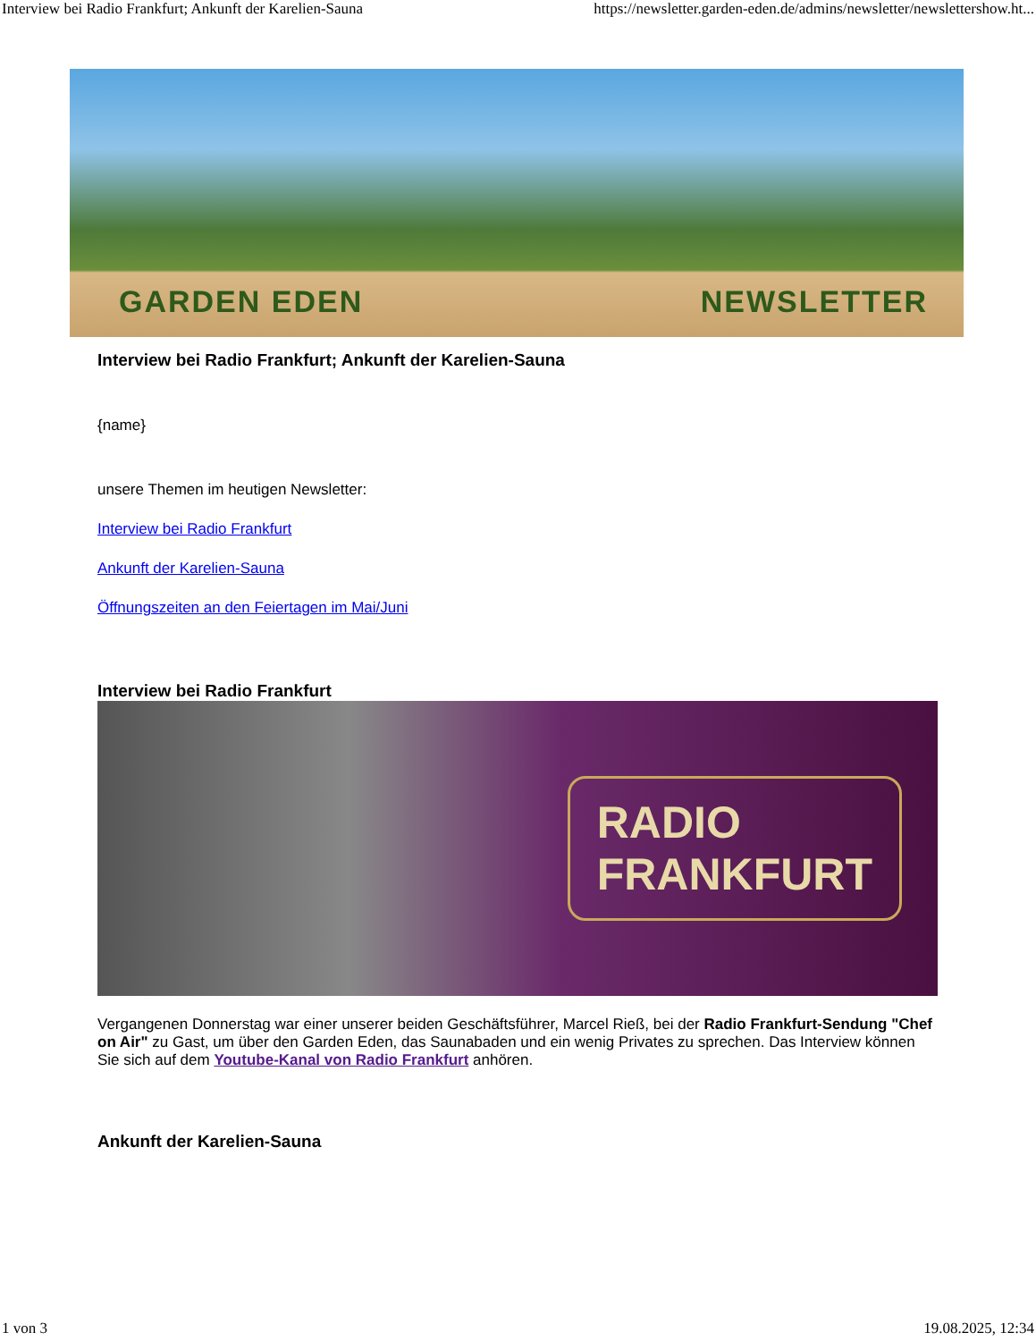Interview bei Radio Frankfurt; Ankunft der Karelien-Sauna https://newsletter.garden-eden.de/admins/newsletter/newslettershow.ht...
GARDEN EDEN NEWSLETTER
Interview bei Radio Frankfurt; Ankunft der Karelien-Sauna
{name}
unsere Themen im heutigen Newsletter:
Interview bei Radio Frankfurt
Ankunft der Karelien-Sauna
Öffnungszeiten an den Feiertagen im Mai/Juni
Interview bei Radio Frankfurt
RADIO
FRANKFURT
Vergangenen Donnerstag war einer unserer beiden Geschäftsführer, Marcel Rieß, bei der Radio Frankfurt-Sendung "Chef on Air" zu Gast, um über den Garden Eden, das Saunabaden und ein wenig Privates zu sprechen. Das Interview können Sie sich auf dem Youtube-Kanal von Radio Frankfurt anhören.
Ankunft der Karelien-Sauna
1 von 3 19.08.2025, 12:34